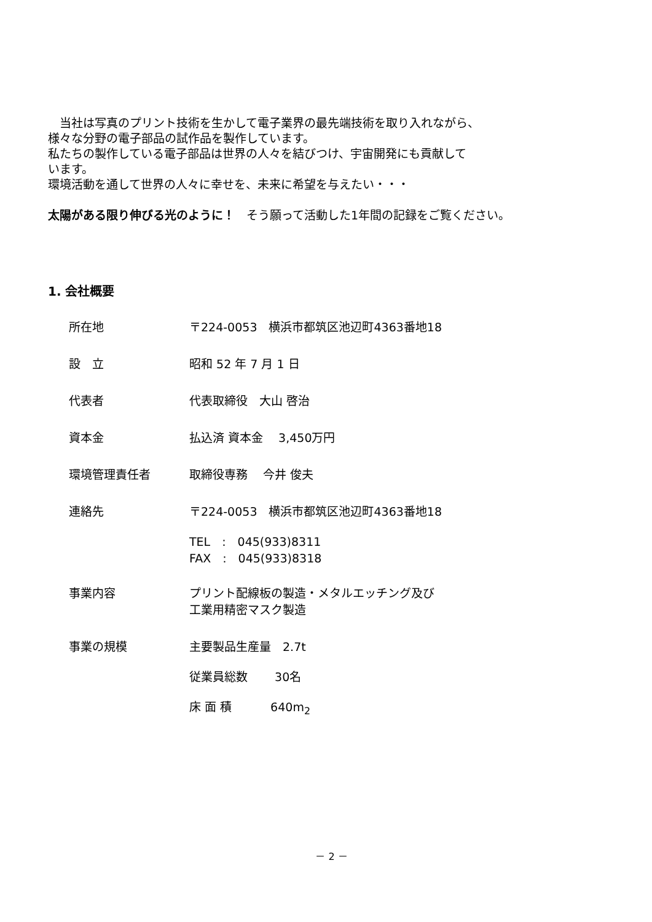当社は写真のプリント技術を生かして電子業界の最先端技術を取り入れながら、
様々な分野の電子部品の試作品を製作しています。
私たちの製作している電子部品は世界の人々を結びつけ、宇宙開発にも貢献して
います。
環境活動を通して世界の人々に幸せを、未来に希望を与えたい・・・
太陽がある限り伸びる光のように！　そう願って活動した1年間の記録をご覧ください。
1. 会社概要
所在地 〒224-0053　横浜市都筑区池辺町4363番地18
設　立 昭和 52 年 7 月 1 日
代表者 代表取締役　大山 啓治
資本金 払込済 資本金　 3,450万円
環境管理責任者 取締役専務　 今井 俊夫
連絡先 〒224-0053　横浜市都筑区池辺町4363番地18
TEL　:　045(933)8311
FAX　:　045(933)8318
事業内容 プリント配線板の製造・メタルエッチング及び
工業用精密マスク製造
事業の規模 主要製品生産量　2.7t
従業員総数　　 30名
床 面 積　　　 640m<sub>2</sub>
－ 2 －